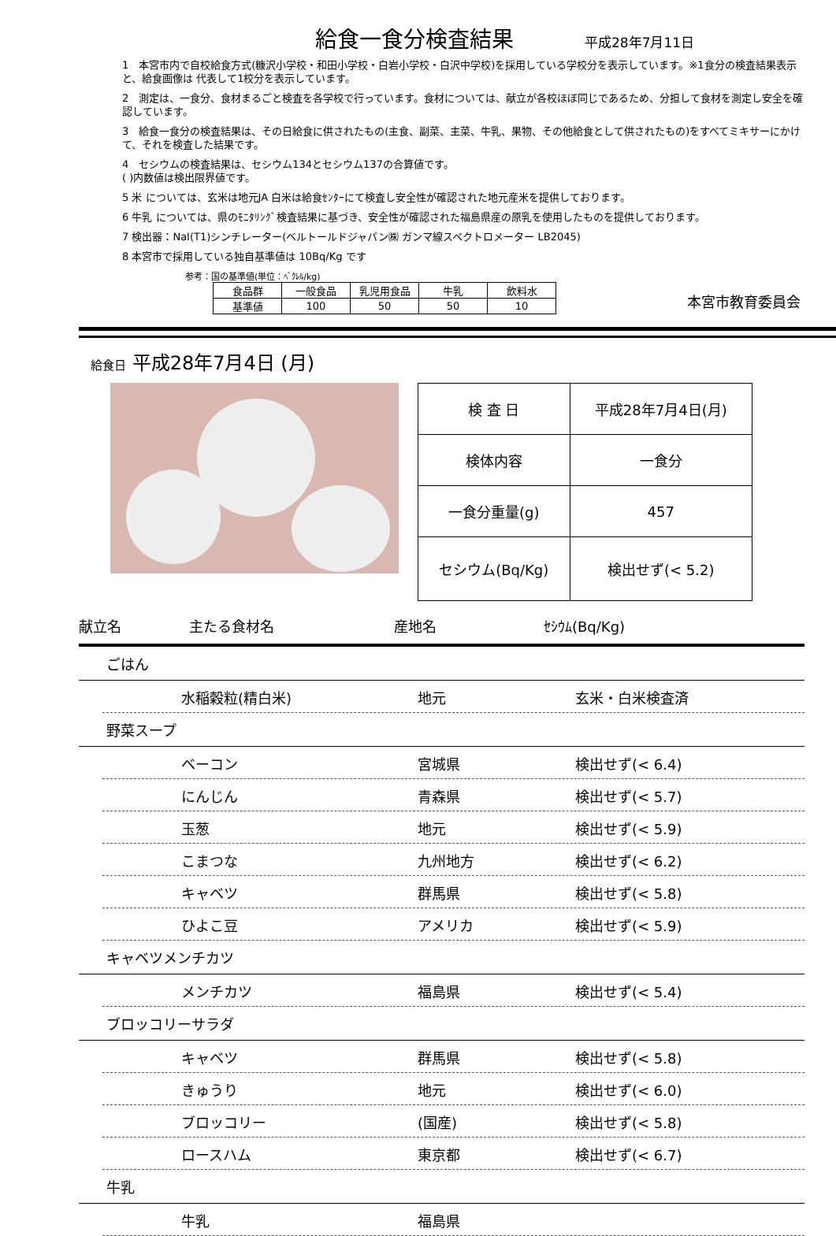給食一食分検査結果
平成28年7月11日
1　本宮市内で自校給食方式(糠沢小学校・和田小学校・白岩小学校・白沢中学校)を採用している学校分を表示しています。※1食分の検査結果表示と、給食画像は 代表して1校分を表示しています。
2　測定は、一食分、食材まるごと検査を各学校で行っています。食材については、献立が各校ほぼ同じであるため、分担して食材を測定し安全を確認しています。
3　給食一食分の検査結果は、その日給食に供されたもの(主食、副菜、主菜、牛乳、果物、その他給食として供されたもの)をすべてミキサーにかけて、それを検査した結果です。
4　セシウムの検査結果は、セシウム134とセシウム137の合算値です。
( )内数値は検出限界値です。
5 米 については、玄米は地元JA 白米は給食ｾﾝﾀｰにて検査し安全性が確認された地元産米を提供しております。
6 牛乳 については、県のﾓﾆﾀﾘﾝｸﾞ検査結果に基づき、安全性が確認された福島県産の原乳を使用したものを提供しております。
7 検出器：NaI(T1)シンチレーター(ベルトールドジャパン㈱ ガンマ線スペクトロメーター LB2045)
8 本宮市で採用している独自基準値は 10Bq/Kg です
参考：国の基準値(単位：ﾍﾞｸﾚﾙ/kg)
| 食品群 | 一般食品 | 乳児用食品 | 牛乳 | 飲料水 |
| 基準値 | 100 | 50 | 50 | 10 |
本宮市教育委員会
給食日 平成28年7月4日 (月)
| 検 査 日 | 平成28年7月4日(月) |
| 検体内容 | 一食分 |
| 一食分重量(g) | 457 |
| セシウム(Bq/Kg) | 検出せず(< 5.2) |
献立名 主たる食材名 産地名 ｾｼｳﾑ(Bq/Kg)
ごはん
水稲穀粒(精白米) 地元 玄米・白米検査済
野菜スープ
ベーコン 宮城県 検出せず(< 6.4)
にんじん 青森県 検出せず(< 5.7)
玉葱 地元 検出せず(< 5.9)
こまつな 九州地方 検出せず(< 6.2)
キャベツ 群馬県 検出せず(< 5.8)
ひよこ豆 アメリカ 検出せず(< 5.9)
キャベツメンチカツ
メンチカツ 福島県 検出せず(< 5.4)
ブロッコリーサラダ
キャベツ 群馬県 検出せず(< 5.8)
きゅうり 地元 検出せず(< 6.0)
ブロッコリー (国産) 検出せず(< 5.8)
ロースハム 東京都 検出せず(< 6.7)
牛乳
牛乳 福島県